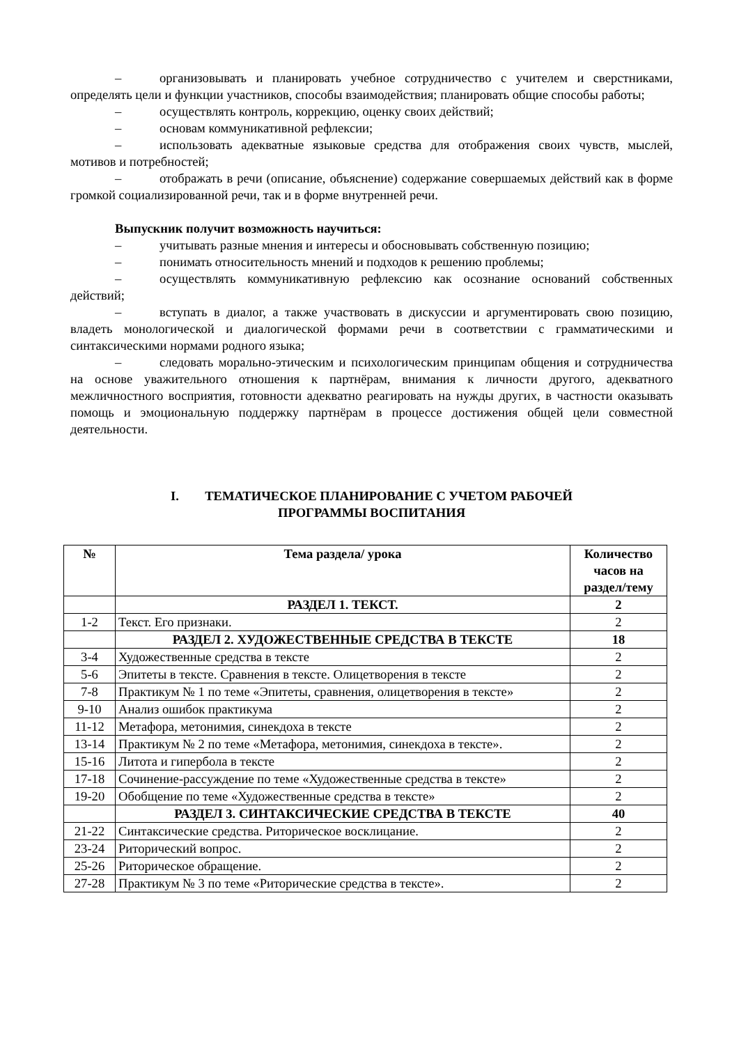– организовывать и планировать учебное сотрудничество с учителем и сверстниками, определять цели и функции участников, способы взаимодействия; планировать общие способы работы;
– осуществлять контроль, коррекцию, оценку своих действий;
– основам коммуникативной рефлексии;
– использовать адекватные языковые средства для отображения своих чувств, мыслей, мотивов и потребностей;
– отображать в речи (описание, объяснение) содержание совершаемых действий как в форме громкой социализированной речи, так и в форме внутренней речи.
Выпускник получит возможность научиться:
– учитывать разные мнения и интересы и обосновывать собственную позицию;
– понимать относительность мнений и подходов к решению проблемы;
– осуществлять коммуникативную рефлексию как осознание оснований собственных действий;
– вступать в диалог, а также участвовать в дискуссии и аргументировать свою позицию, владеть монологической и диалогической формами речи в соответствии с грамматическими и синтаксическими нормами родного языка;
– следовать морально-этическим и психологическим принципам общения и сотрудничества на основе уважительного отношения к партнёрам, внимания к личности другого, адекватного межличностного восприятия, готовности адекватно реагировать на нужды других, в частности оказывать помощь и эмоциональную поддержку партнёрам в процессе достижения общей цели совместной деятельности.
I. ТЕМАТИЧЕСКОЕ ПЛАНИРОВАНИЕ С УЧЕТОМ РАБОЧЕЙ
ПРОГРАММЫ ВОСПИТАНИЯ
| № | Тема раздела/ урока | Количество часов на раздел/тему |
| --- | --- | --- |
| | РАЗДЕЛ 1. ТЕКСТ. | 2 |
| 1-2 | Текст. Его признаки. | 2 |
| | РАЗДЕЛ 2. ХУДОЖЕСТВЕННЫЕ СРЕДСТВА В ТЕКСТЕ | 18 |
| 3-4 | Художественные средства в тексте | 2 |
| 5-6 | Эпитеты в тексте. Сравнения в тексте. Олицетворения в тексте | 2 |
| 7-8 | Практикум № 1 по теме «Эпитеты, сравнения, олицетворения в тексте» | 2 |
| 9-10 | Анализ ошибок практикума | 2 |
| 11-12 | Метафора, метонимия, синекдоха в тексте | 2 |
| 13-14 | Практикум № 2 по теме «Метафора, метонимия, синекдоха в тексте». | 2 |
| 15-16 | Литота и гипербола в тексте | 2 |
| 17-18 | Сочинение-рассуждение по теме «Художественные средства в тексте» | 2 |
| 19-20 | Обобщение по теме «Художественные средства в тексте» | 2 |
| | РАЗДЕЛ 3. СИНТАКСИЧЕСКИЕ СРЕДСТВА В ТЕКСТЕ | 40 |
| 21-22 | Синтаксические средства. Риторическое восклицание. | 2 |
| 23-24 | Риторический вопрос. | 2 |
| 25-26 | Риторическое обращение. | 2 |
| 27-28 | Практикум № 3 по теме «Риторические средства в тексте». | 2 |